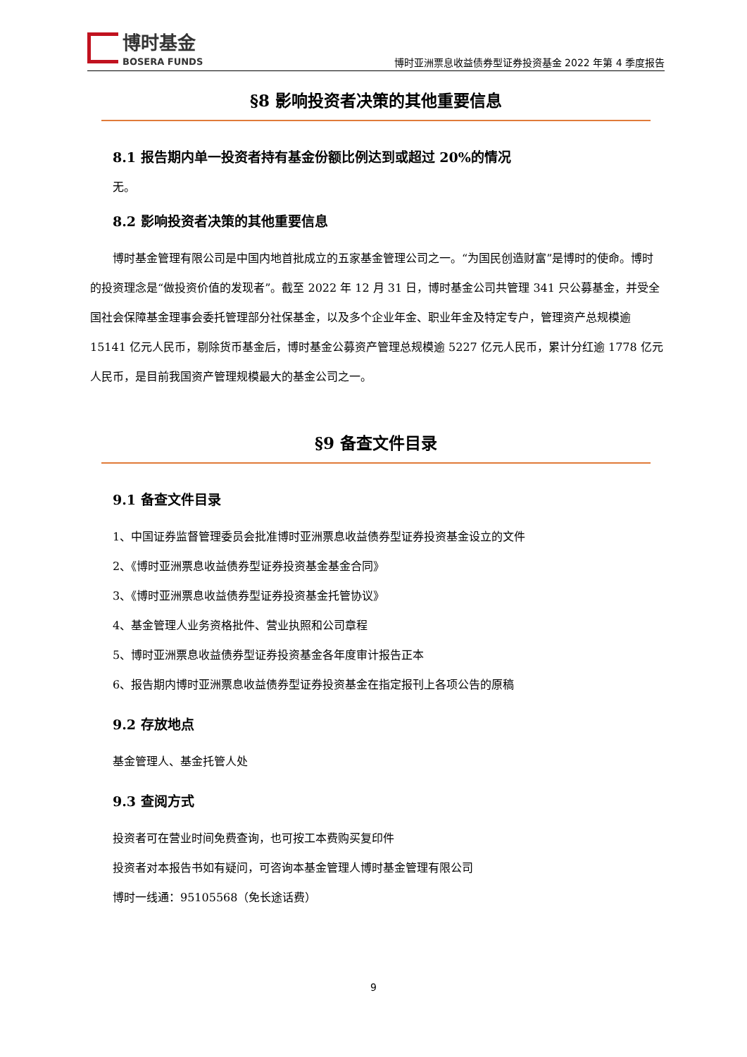博时基金
BOSERA FUNDS
博时亚洲票息收益债券型证券投资基金 2022 年第 4 季度报告
§8 影响投资者决策的其他重要信息
8.1 报告期内单一投资者持有基金份额比例达到或超过 20%的情况
无。
8.2 影响投资者决策的其他重要信息
博时基金管理有限公司是中国内地首批成立的五家基金管理公司之一。“为国民创造财富”是博时的使命。博时的投资理念是“做投资价值的发现者”。截至 2022 年 12 月 31 日，博时基金公司共管理 341 只公募基金，并受全国社会保障基金理事会委托管理部分社保基金，以及多个企业年金、职业年金及特定专户，管理资产总规模逾 15141 亿元人民币，剔除货币基金后，博时基金公募资产管理总规模逾 5227 亿元人民币，累计分红逾 1778 亿元人民币，是目前我国资产管理规模最大的基金公司之一。
§9 备查文件目录
9.1 备查文件目录
1、中国证券监督管理委员会批准博时亚洲票息收益债券型证券投资基金设立的文件
2、《博时亚洲票息收益债券型证券投资基金基金合同》
3、《博时亚洲票息收益债券型证券投资基金托管协议》
4、基金管理人业务资格批件、营业执照和公司章程
5、博时亚洲票息收益债券型证券投资基金各年度审计报告正本
6、报告期内博时亚洲票息收益债券型证券投资基金在指定报刊上各项公告的原稿
9.2 存放地点
基金管理人、基金托管人处
9.3 查阅方式
投资者可在营业时间免费查询，也可按工本费购买复印件
投资者对本报告书如有疑问，可咨询本基金管理人博时基金管理有限公司
博时一线通：95105568（免长途话费）
9